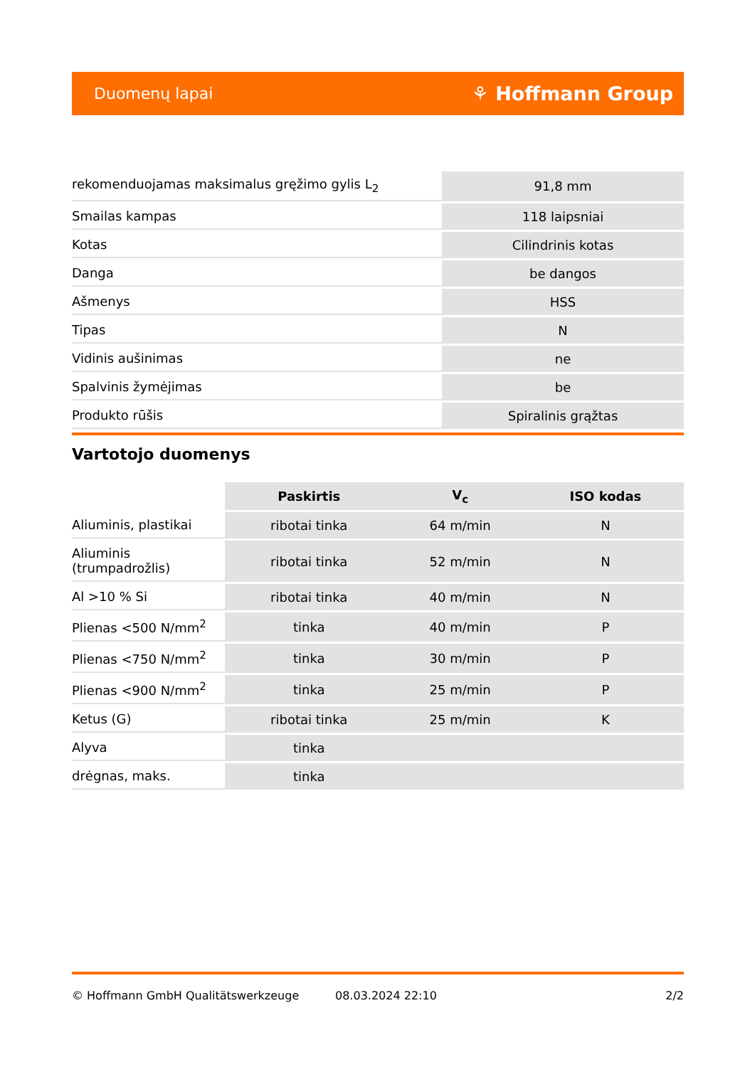Duomenų lapai ⚘ Hoffmann Group
| rekomenduojamas maksimalus gręžimo gylis L<sub>2</sub> | 91,8 mm |
| Smailas kampas | 118 laipsniai |
| Kotas | Cilindrinis kotas |
| Danga | be dangos |
| Ašmenys | HSS |
| Tipas | N |
| Vidinis aušinimas | ne |
| Spalvinis žymėjimas | be |
| Produkto rūšis | Spiralinis grąžtas |
Vartotojo duomenys
| | Paskirtis | V<sub>c</sub> | ISO kodas |
| --- | --- | --- | --- |
| Aliuminis, plastikai | ribotai tinka | 64 m/min | N |
| Aliuminis (trumpadrožlis) | ribotai tinka | 52 m/min | N |
| Al >10 % Si | ribotai tinka | 40 m/min | N |
| Plienas <500 N/mm<sup>2</sup> | tinka | 40 m/min | P |
| Plienas <750 N/mm<sup>2</sup> | tinka | 30 m/min | P |
| Plienas <900 N/mm<sup>2</sup> | tinka | 25 m/min | P |
| Ketus (G) | ribotai tinka | 25 m/min | K |
| Alyva | tinka | | |
| drėgnas, maks. | tinka | | |
© Hoffmann GmbH Qualitätswerkzeuge 08.03.2024 22:10 2/2